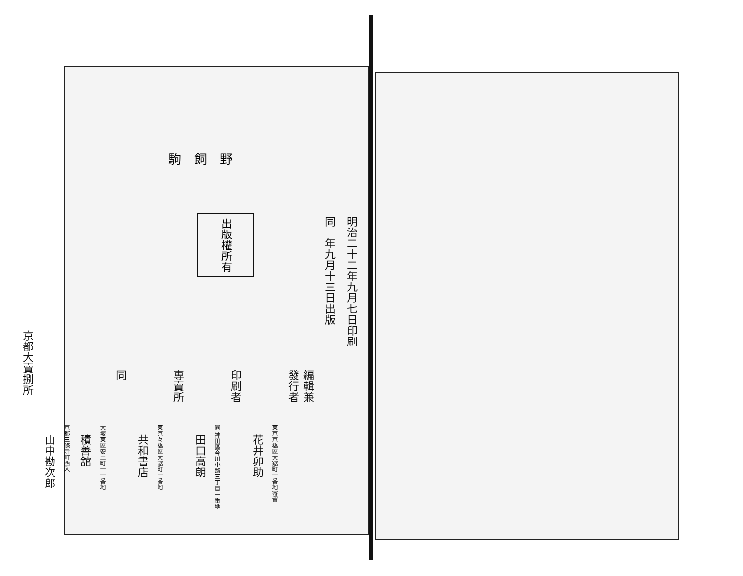明治二十二年九月七日印刷
同　年九月十三日出版
編輯兼
發行者
東京京橋區大鋸町一番地寄留
花井卯助
印刷者
同 神田區今川小路三丁目一番地
田口高朗
専賣所
東京々橋區大鋸町一番地
共和書店
同
大坂東區安土町十一番地
積善舘
京都三條寺町西入
山中勘次郎
京都大賣捌所
駒　飼　野
出版權所有